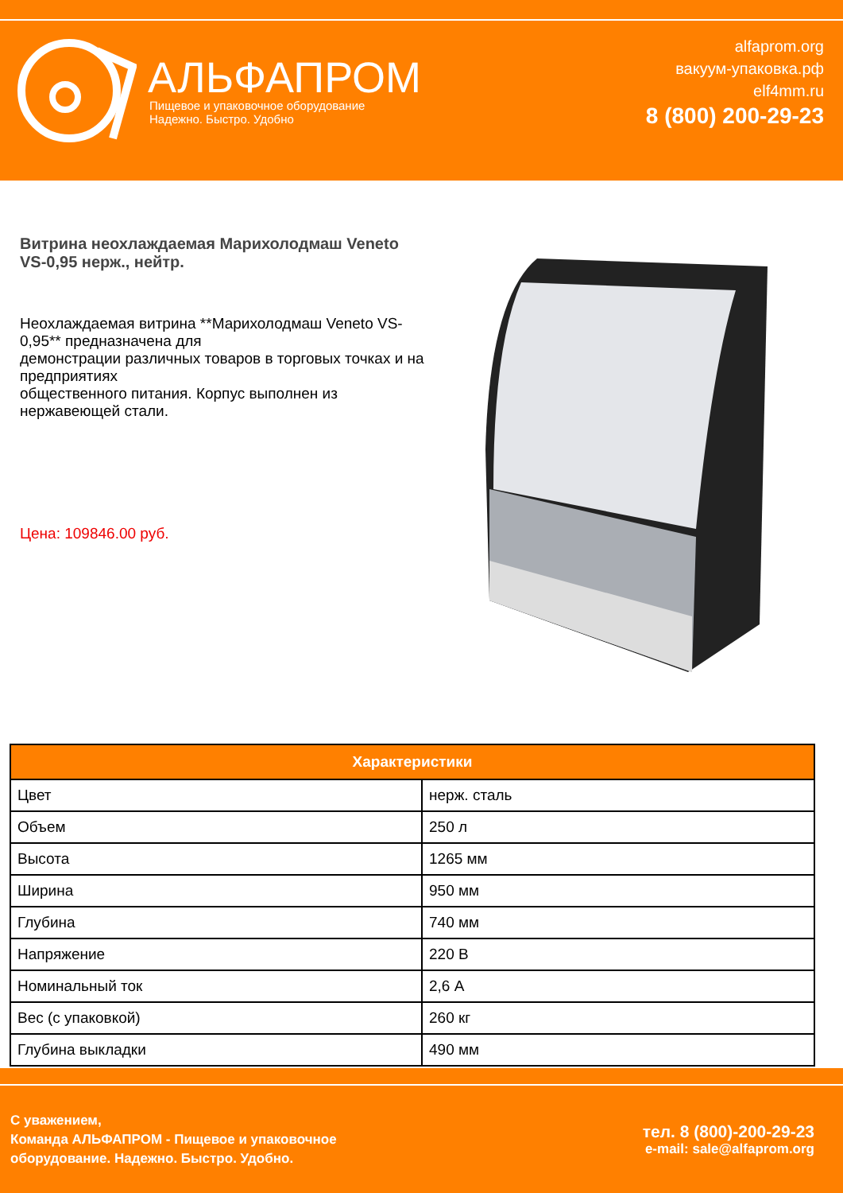АЛЬФАПРОМ
Пищевое и упаковочное оборудование
Надежно. Быстро. Удобно
alfaprom.org
вакуум-упаковка.рф
elf4mm.ru
8 (800) 200-29-23
Витрина неохлаждаемая Марихолодмаш Veneto VS-0,95 нерж., нейтр.
Неохлаждаемая витрина **Марихолодмаш Veneto VS-0,95** предназначена для
демонстрации различных товаров в торговых точках и на предприятиях
общественного питания. Корпус выполнен из нержавеющей стали.
Цена: 109846.00 руб.
| Характеристики | |
| --- | --- |
| Цвет | нерж. сталь |
| Объем | 250 л |
| Высота | 1265 мм |
| Ширина | 950 мм |
| Глубина | 740 мм |
| Напряжение | 220 В |
| Номинальный ток | 2,6 А |
| Вес (с упаковкой) | 260 кг |
| Глубина выкладки | 490 мм |
С уважением,
Команда АЛЬФАПРОМ - Пищевое и упаковочное
оборудование. Надежно. Быстро. Удобно.
тел. 8 (800)-200-29-23
e-mail: sale@alfaprom.org